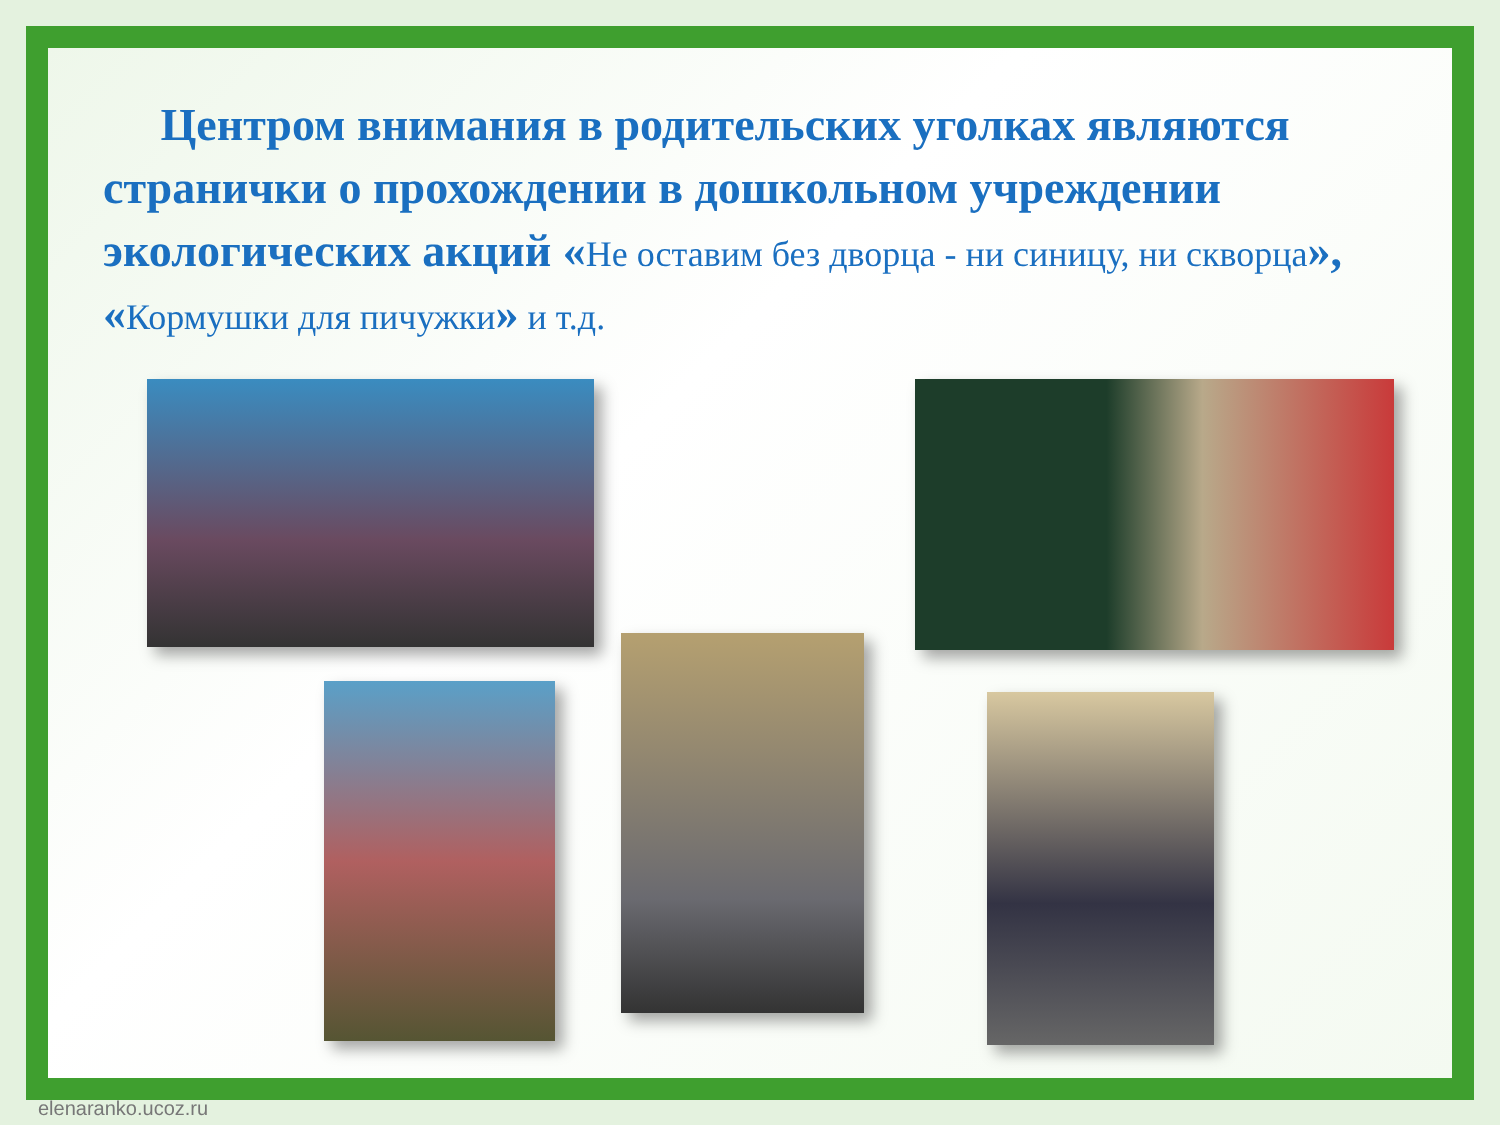Центром внимания в родительских уголках являются странички о прохождении в дошкольном учреждении экологических акций «Не оставим без дворца - ни синицу, ни скворца», «Кормушки для пичужки» и т.д.
elenaranko.ucoz.ru